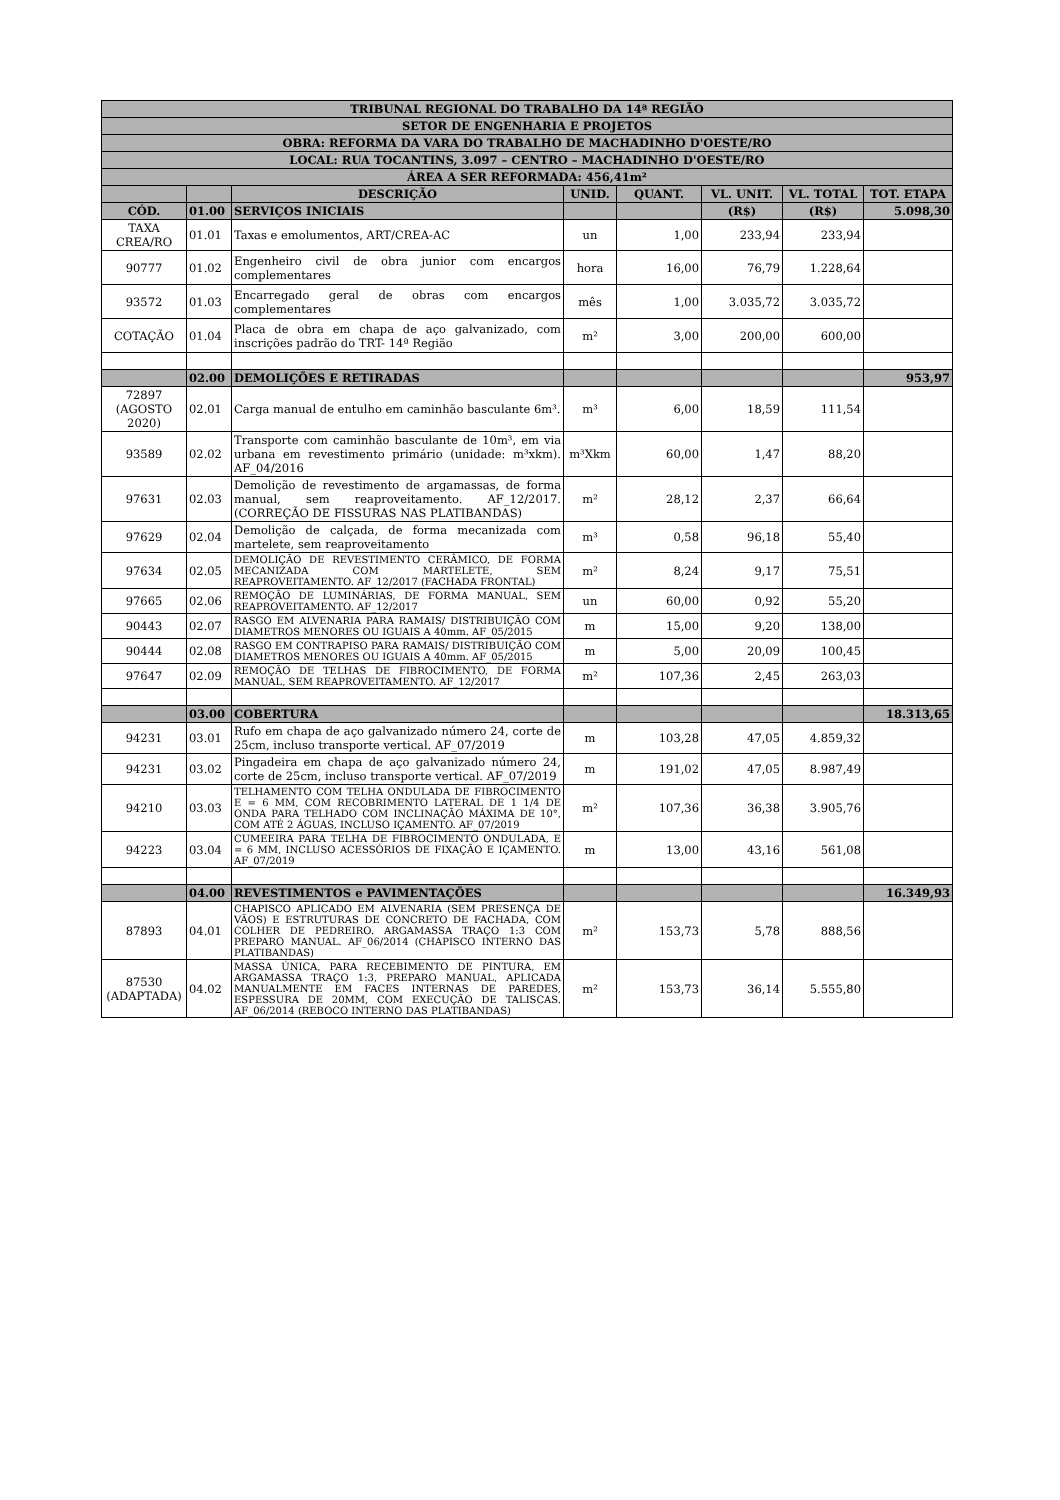| TRIBUNAL REGIONAL DO TRABALHO DA 14ª REGIÃO | | | | | | | |
| --- | --- | --- | --- | --- | --- | --- | --- |
| SETOR DE ENGENHARIA E PROJETOS | | | | | | | |
| OBRA: REFORMA DA VARA DO TRABALHO DE MACHADINHO D'OESTE/RO | | | | | | | |
| LOCAL: RUA TOCANTINS, 3.097 – CENTRO – MACHADINHO D'OESTE/RO | | | | | | | |
| ÁREA A SER REFORMADA: 456,41m² | | | | | | | |
| | | DESCRIÇÃO | UNID. | QUANT. | VL. UNIT. | VL. TOTAL | TOT. ETAPA |
| CÓD. | 01.00 | SERVIÇOS INICIAIS | | | (R$) | (R$) | 5.098,30 |
| TAXA CREA/RO | 01.01 | Taxas e emolumentos, ART/CREA-AC | un | 1,00 | 233,94 | 233,94 | |
| 90777 | 01.02 | Engenheiro civil de obra junior com encargos complementares | hora | 16,00 | 76,79 | 1.228,64 | |
| 93572 | 01.03 | Encarregado geral de obras com encargos complementares | mês | 1,00 | 3.035,72 | 3.035,72 | |
| COTAÇÃO | 01.04 | Placa de obra em chapa de aço galvanizado, com inscrições padrão do TRT- 14ª Região | m² | 3,00 | 200,00 | 600,00 | |
| | 02.00 | DEMOLIÇÕES E RETIRADAS | | | | | 953,97 |
| 72897 (AGOSTO 2020) | 02.01 | Carga manual de entulho em caminhão basculante 6m³. | m³ | 6,00 | 18,59 | 111,54 | |
| 93589 | 02.02 | Transporte com caminhão basculante de 10m³, em via urbana em revestimento primário (unidade: m³xkm). AF_04/2016 | m³Xkm | 60,00 | 1,47 | 88,20 | |
| 97631 | 02.03 | Demolição de revestimento de argamassas, de forma manual, sem reaproveitamento. AF_12/2017. (CORREÇÃO DE FISSURAS NAS PLATIBANDAS) | m² | 28,12 | 2,37 | 66,64 | |
| 97629 | 02.04 | Demolição de calçada, de forma mecanizada com martelete, sem reaproveitamento | m³ | 0,58 | 96,18 | 55,40 | |
| 97634 | 02.05 | DEMOLIÇÃO DE REVESTIMENTO CERÂMICO, DE FORMA MECANIZADA COM MARTELETE, SEM REAPROVEITAMENTO. AF_12/2017 (FACHADA FRONTAL) | m² | 8,24 | 9,17 | 75,51 | |
| 97665 | 02.06 | REMOÇÃO DE LUMINÁRIAS, DE FORMA MANUAL, SEM REAPROVEITAMENTO. AF_12/2017 | un | 60,00 | 0,92 | 55,20 | |
| 90443 | 02.07 | RASGO EM ALVENARIA PARA RAMAIS/ DISTRIBUIÇÃO COM DIAMETROS MENORES OU IGUAIS A 40mm. AF_05/2015 | m | 15,00 | 9,20 | 138,00 | |
| 90444 | 02.08 | RASGO EM CONTRAPISO PARA RAMAIS/ DISTRIBUIÇÃO COM DIAMETROS MENORES OU IGUAIS A 40mm. AF_05/2015 | m | 5,00 | 20,09 | 100,45 | |
| 97647 | 02.09 | REMOÇÃO DE TELHAS DE FIBROCIMENTO, DE FORMA MANUAL, SEM REAPROVEITAMENTO. AF_12/2017 | m² | 107,36 | 2,45 | 263,03 | |
| | 03.00 | COBERTURA | | | | | 18.313,65 |
| 94231 | 03.01 | Rufo em chapa de aço galvanizado número 24, corte de 25cm, incluso transporte vertical. AF_07/2019 | m | 103,28 | 47,05 | 4.859,32 | |
| 94231 | 03.02 | Pingadeira em chapa de aço galvanizado número 24, corte de 25cm, incluso transporte vertical. AF_07/2019 | m | 191,02 | 47,05 | 8.987,49 | |
| 94210 | 03.03 | TELHAMENTO COM TELHA ONDULADA DE FIBROCIMENTO E = 6 MM, COM RECOBRIMENTO LATERAL DE 1 1/4 DE ONDA PARA TELHADO COM INCLINAÇÃO MÁXIMA DE 10°, COM ATÉ 2 ÁGUAS, INCLUSO IÇAMENTO. AF_07/2019 | m² | 107,36 | 36,38 | 3.905,76 | |
| 94223 | 03.04 | CUMEEIRA PARA TELHA DE FIBROCIMENTO ONDULADA, E = 6 MM, INCLUSO ACESSÓRIOS DE FIXAÇÃO E IÇAMENTO. AF_07/2019 | m | 13,00 | 43,16 | 561,08 | |
| | 04.00 | REVESTIMENTOS e PAVIMENTAÇÕES | | | | | 16.349,93 |
| 87893 | 04.01 | CHAPISCO APLICADO EM ALVENARIA (SEM PRESENÇA DE VÃOS) E ESTRUTURAS DE CONCRETO DE FACHADA, COM COLHER DE PEDREIRO. ARGAMASSA TRAÇO 1:3 COM PREPARO MANUAL. AF_06/2014 (CHAPISCO INTERNO DAS PLATIBANDAS) | m² | 153,73 | 5,78 | 888,56 | |
| 87530 (ADAPTADA) | 04.02 | MASSA ÚNICA, PARA RECEBIMENTO DE PINTURA, EM ARGAMASSA TRAÇO 1:3, PREPARO MANUAL, APLICADA MANUALMENTE EM FACES INTERNAS DE PAREDES, ESPESSURA DE 20MM, COM EXECUÇÃO DE TALISCAS. AF_06/2014 (REBOCO INTERNO DAS PLATIBANDAS) | m² | 153,73 | 36,14 | 5.555,80 | |